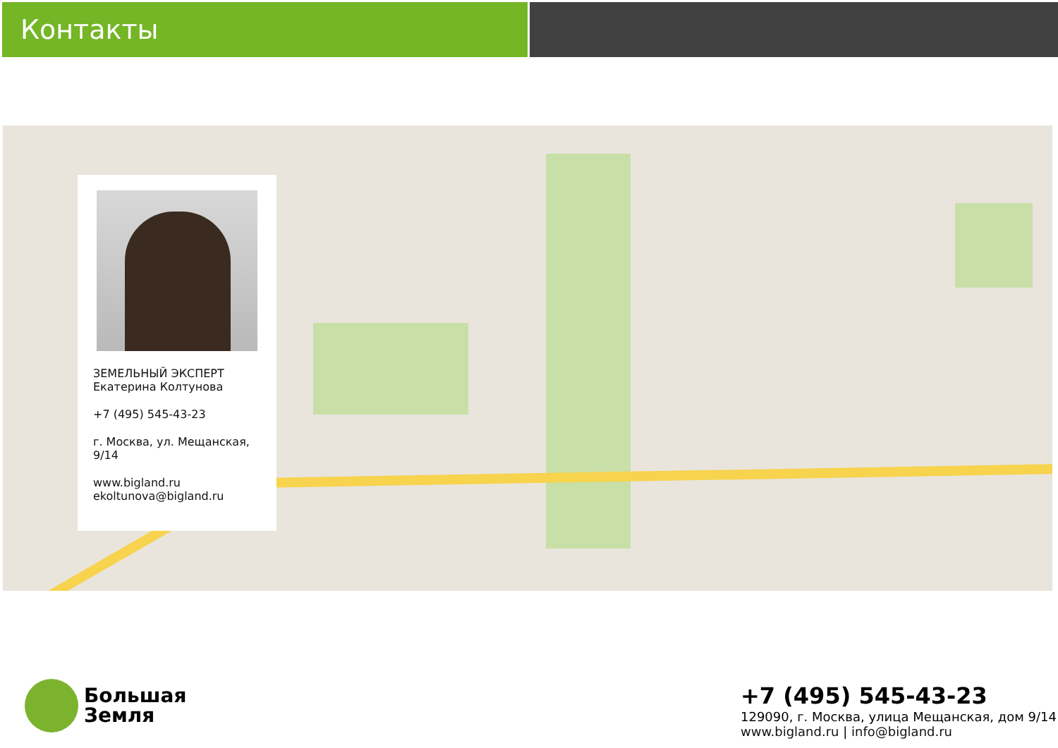Контакты
ЗЕМЕЛЬНЫЙ ЭКСПЕРТ
Екатерина Колтунова
+7 (495) 545-43-23
г. Москва, ул. Мещанская, 9/14
www.bigland.ru
ekoltunova@bigland.ru
Большая
Земля
+7 (495) 545-43-23
129090, г. Москва, улица Мещанская, дом 9/14
www.bigland.ru | info@bigland.ru